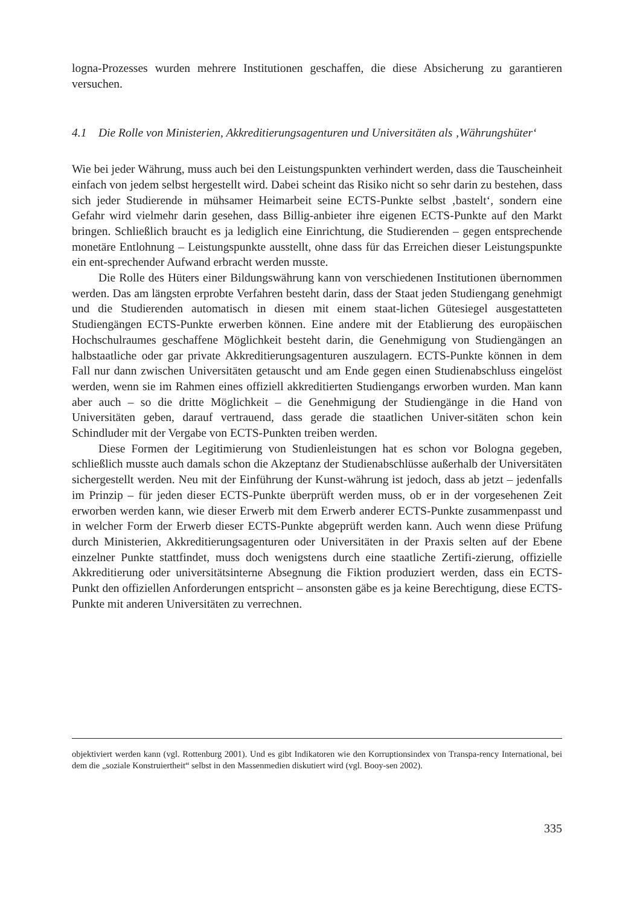logna-Prozesses wurden mehrere Institutionen geschaffen, die diese Absicherung zu garantieren versuchen.
4.1 Die Rolle von Ministerien, Akkreditierungsagenturen und Universitäten als ‚Währungshüter‘
Wie bei jeder Währung, muss auch bei den Leistungspunkten verhindert werden, dass die Tauscheinheit einfach von jedem selbst hergestellt wird. Dabei scheint das Risiko nicht so sehr darin zu bestehen, dass sich jeder Studierende in mühsamer Heimarbeit seine ECTS-Punkte selbst ‚bastelt‘, sondern eine Gefahr wird vielmehr darin gesehen, dass Billig-anbieter ihre eigenen ECTS-Punkte auf den Markt bringen. Schließlich braucht es ja lediglich eine Einrichtung, die Studierenden – gegen entsprechende monetäre Entlohnung – Leistungspunkte ausstellt, ohne dass für das Erreichen dieser Leistungspunkte ein ent-sprechender Aufwand erbracht werden musste.
Die Rolle des Hüters einer Bildungswährung kann von verschiedenen Institutionen übernommen werden. Das am längsten erprobte Verfahren besteht darin, dass der Staat jeden Studiengang genehmigt und die Studierenden automatisch in diesen mit einem staat-lichen Gütesiegel ausgestatteten Studiengängen ECTS-Punkte erwerben können. Eine andere mit der Etablierung des europäischen Hochschulraumes geschaffene Möglichkeit besteht darin, die Genehmigung von Studiengängen an halbstaatliche oder gar private Akkreditierungsagenturen auszulagern. ECTS-Punkte können in dem Fall nur dann zwischen Universitäten getauscht und am Ende gegen einen Studienabschluss eingelöst werden, wenn sie im Rahmen eines offiziell akkreditierten Studiengangs erworben wurden. Man kann aber auch – so die dritte Möglichkeit – die Genehmigung der Studiengänge in die Hand von Universitäten geben, darauf vertrauend, dass gerade die staatlichen Univer-sitäten schon kein Schindluder mit der Vergabe von ECTS-Punkten treiben werden.
Diese Formen der Legitimierung von Studienleistungen hat es schon vor Bologna gegeben, schließlich musste auch damals schon die Akzeptanz der Studienabschlüsse außerhalb der Universitäten sichergestellt werden. Neu mit der Einführung der Kunst-währung ist jedoch, dass ab jetzt – jedenfalls im Prinzip – für jeden dieser ECTS-Punkte überprüft werden muss, ob er in der vorgesehenen Zeit erworben werden kann, wie dieser Erwerb mit dem Erwerb anderer ECTS-Punkte zusammenpasst und in welcher Form der Erwerb dieser ECTS-Punkte abgeprüft werden kann. Auch wenn diese Prüfung durch Ministerien, Akkreditierungsagenturen oder Universitäten in der Praxis selten auf der Ebene einzelner Punkte stattfindet, muss doch wenigstens durch eine staatliche Zertifi-zierung, offizielle Akkreditierung oder universitätsinterne Absegnung die Fiktion produziert werden, dass ein ECTS-Punkt den offiziellen Anforderungen entspricht – ansonsten gäbe es ja keine Berechtigung, diese ECTS-Punkte mit anderen Universitäten zu verrechnen.
objektiviert werden kann (vgl. Rottenburg 2001). Und es gibt Indikatoren wie den Korruptionsindex von Transpa-rency International, bei dem die „soziale Konstruiertheit“ selbst in den Massenmedien diskutiert wird (vgl. Booy-sen 2002).
335